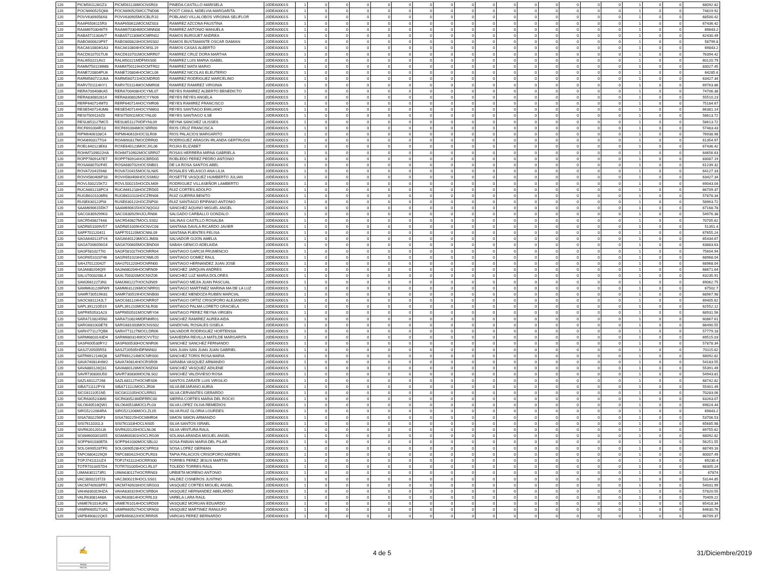| 120 | PICM561128GZ3 | PICM561128MOCNSR03 | PINEDA CASTILLO MARISELA | 20DEA0001S | 1 | 0 | 0 | 0 | 0 | 0 | 0 | 0 | 0 | 0 | 0 | 0 | 0 | 0 | 0 | 0 | 1 | 0 | 0 | 68092.82 |
| 120 | POCN690525Q68 | POCN690525MCCTND06 | POOT CANUL NIDELVIA MARGARITA | 20DEA0001S | 1 | 0 | 0 | 0 | 0 | 0 | 0 | 0 | 0 | 0 | 0 | 0 | 0 | 0 | 0 | 0 | 1 | 0 | 0 | 74819.92 |
| 120 | POVV6309058X8 | POVV630905MOCBLR10 | POBLANO VILLALOBOS VIRGINIA SELIFLOR | 20DEA0001S | 1 | 0 | 0 | 0 | 0 | 0 | 0 | 0 | 0 | 0 | 0 | 0 | 0 | 0 | 0 | 0 | 1 | 0 | 0 | 68500.42 |
| 120 | RAAF6506115R3 | RAAF650611MOCMZS03 | RAMIREZ AZCONA FAUSTINA | 20DEA0001S | 1 | 0 | 0 | 0 | 0 | 0 | 0 | 0 | 0 | 0 | 0 | 0 | 0 | 0 | 0 | 0 | 1 | 0 | 0 | 67436.42 |
| 120 | RAAM6703046T9 | RAAM670304MOCMNN08 | RAMIREZ ANTONIO MANUELA | 20DEA0001S | 1 | 0 | 0 | 0 | 0 | 0 | 0 | 0 | 0 | 0 | 0 | 0 | 0 | 0 | 0 | 0 | 1 | 0 | 0 | 69843.2 |
| 120 | RABA571130AV7 | RABA571130MOCMRN02 | RAMOS BURGUET ANDREA | 20DEA0001S | 1 | 0 | 0 | 0 | 0 | 0 | 0 | 0 | 0 | 0 | 0 | 0 | 0 | 0 | 0 | 0 | 1 | 0 | 0 | 62430.49 |
| 120 | RABO800823P97 | RABO800823HOCMSS02 | RAMOS BUSTAMANTE OSCAR DAMIAN | 20DEA0001S | 1 | 0 | 0 | 0 | 0 | 0 | 0 | 0 | 0 | 0 | 0 | 0 | 0 | 0 | 0 | 0 | 1 | 0 | 0 | 58799.8 |
| 120 | RACA610804GA3 | RACA610804HOCMSL19 | RAMOS CASAS ALBERTO | 20DEA0001S | 1 | 0 | 0 | 0 | 0 | 0 | 0 | 0 | 0 | 0 | 0 | 0 | 0 | 0 | 0 | 0 | 1 | 0 | 0 | 69843.2 |
| 120 | RACD610701TU6 | RACD610701MOCMRR07 | RAMIREZ CRUZ DORA MARTHA | 20DEA0001S | 1 | 0 | 0 | 0 | 0 | 0 | 0 | 0 | 0 | 0 | 0 | 0 | 0 | 0 | 0 | 0 | 1 | 0 | 0 | 76394.42 |
| 120 | RALI650221AV2 | RALI650221MDFMSS00 | RAMIREZ LUIS MARIA ISABEL | 20DEA0001S | 1 | 0 | 0 | 0 | 0 | 0 | 0 | 0 | 0 | 0 | 0 | 0 | 0 | 0 | 0 | 0 | 1 | 0 | 0 | 60120.79 |
| 120 | RAMM7501196M8 | RAMM750119HOCMTR02 | RAMIREZ MATA MARIO | 20DEA0001S | 1 | 0 | 0 | 0 | 0 | 0 | 0 | 0 | 0 | 0 | 0 | 0 | 0 | 0 | 0 | 0 | 1 | 0 | 0 | 83027.45 |
| 120 | RANE720804PU6 | RANE720804HOCMCL06 | RAMIREZ NICOLAS ELEUTERIO | 20DEA0001S | 1 | 0 | 0 | 0 | 0 | 0 | 0 | 0 | 0 | 0 | 0 | 0 | 0 | 0 | 0 | 0 | 1 | 0 | 0 | 64285.6 |
| 120 | RARM560721U6A | RARM560721HOCMDR05 | RAMIREZ RODRIGUEZ MARCELINO | 20DEA0001S | 1 | 0 | 0 | 0 | 0 | 0 | 0 | 0 | 0 | 0 | 0 | 0 | 0 | 0 | 0 | 0 | 1 | 0 | 0 | 63427.34 |
| 120 | RARV701114HY1 | RARV701114MOCMMR06 | RAMIREZ RAMIREZ VIRGINIA | 20DEA0001S | 1 | 0 | 0 | 0 | 0 | 0 | 0 | 0 | 0 | 0 | 0 | 0 | 0 | 0 | 0 | 0 | 1 | 0 | 0 | 69763.86 |
| 120 | RERA700408KA5 | RERA700408HOCYML07 | REYES RAMIREZ ALBERTO BENEDICTO | 20DEA0001S | 1 | 0 | 0 | 0 | 0 | 0 | 0 | 0 | 0 | 0 | 0 | 0 | 0 | 0 | 0 | 0 | 1 | 0 | 0 | 74706.38 |
| 120 | RERA830802814 | RERA830802MOCYYN06 | REYES REYES ANGELA | 20DEA0001S | 1 | 0 | 0 | 0 | 0 | 0 | 0 | 0 | 0 | 0 | 0 | 0 | 0 | 0 | 0 | 0 | 1 | 0 | 0 | 55510.23 |
| 120 | RERF640714MT0 | RERF640714HOCYMR06 | REYES RAMIREZ FRANCISCO | 20DEA0001S | 1 | 0 | 0 | 0 | 0 | 0 | 0 | 0 | 0 | 0 | 0 | 0 | 0 | 0 | 0 | 0 | 1 | 0 | 0 | 75184.67 |
| 120 | RESE540714UM8 | RESE540714HOCYNM03 | REYES SANTIAGO EMILIANO | 20DEA0001S | 1 | 0 | 0 | 0 | 0 | 0 | 0 | 0 | 0 | 0 | 0 | 0 | 0 | 0 | 0 | 0 | 1 | 0 | 0 | 66381.14 |
| 120 | RESI7509116Z0 | RESI750911MOCYNL00 | REYES SANTIAGO ILSE | 20DEA0001S | 1 | 0 | 0 | 0 | 0 | 0 | 0 | 0 | 0 | 0 | 0 | 0 | 0 | 0 | 0 | 0 | 1 | 0 | 0 | 58613.72 |
| 120 | RESU851127MC5 | RESU851127HDFYNL09 | REYNA SANCHEZ ULISSES | 20DEA0001S | 1 | 0 | 0 | 0 | 0 | 0 | 0 | 0 | 0 | 0 | 0 | 0 | 0 | 0 | 0 | 0 | 1 | 0 | 0 | 58613.72 |
| 120 | RICF691004R13 | RICF691004MOCSRR00 | RIOS CRUZ FRANCISCA | 20DEA0001S | 1 | 0 | 0 | 0 | 0 | 0 | 0 | 0 | 0 | 0 | 0 | 0 | 0 | 0 | 0 | 0 | 1 | 0 | 0 | 57483.43 |
| 120 | RIPM6406108C4 | RIPM640610HOCSLR06 | RIOS PALACIOS MARGARITO | 20DEA0001S | 1 | 0 | 0 | 0 | 0 | 0 | 0 | 0 | 0 | 0 | 0 | 0 | 0 | 0 | 0 | 0 | 1 | 0 | 0 | 76938.98 |
| 120 | ROAI6903177G4 | ROAI690317MOCDRR00 | RODRIGUEZ ARAGON IRLANDA GERTRUDIS | 20DEA0001S | 1 | 0 | 0 | 0 | 0 | 0 | 0 | 0 | 0 | 0 | 0 | 0 | 0 | 0 | 0 | 0 | 1 | 0 | 0 | 61354.97 |
| 120 | ROEL640123E63 | ROXE640123MOCJXL06 | ROJAS ELIZABET | 20DEA0001S | 1 | 0 | 0 | 0 | 0 | 0 | 0 | 0 | 0 | 0 | 0 | 0 | 0 | 0 | 0 | 0 | 1 | 0 | 0 | 67436.42 |
| 120 | ROHM7109022HA | ROHM710902MOCSRR07 | ROSAS HERRERA MIRNA GABRIELA | 20DEA0001S | 1 | 0 | 0 | 0 | 0 | 0 | 0 | 0 | 0 | 0 | 0 | 0 | 0 | 0 | 0 | 0 | 1 | 0 | 0 | 64656.63 |
| 120 | ROPP7609147E7 | ROPP760914HOCBRD05 | ROBLEDO PEREZ PEDRO ANTONIO | 20DEA0001S | 1 | 0 | 0 | 0 | 0 | 0 | 0 | 0 | 0 | 0 | 0 | 0 | 0 | 0 | 0 | 0 | 1 | 0 | 0 | 83087.19 |
| 120 | ROSA680702F45 | ROSA680702HOCSNB01 | DE LA ROSA SANTOS ABEL | 20DEA0001S | 1 | 0 | 0 | 0 | 0 | 0 | 0 | 0 | 0 | 0 | 0 | 0 | 0 | 0 | 0 | 0 | 1 | 0 | 0 | 61239.32 |
| 120 | ROVA720415948 | ROVA720415MOCSLN05 | ROSALES VELASCO ANA LILIA | 20DEA0001S | 1 | 0 | 0 | 0 | 0 | 0 | 0 | 0 | 0 | 0 | 0 | 0 | 0 | 0 | 0 | 0 | 1 | 0 | 0 | 64127.33 |
| 120 | ROVH580406P33 | ROVH580406HOCSSM02 | ROSETTE VASQUEZ HUMBERTO JULIAN | 20DEA0001S | 1 | 0 | 0 | 0 | 0 | 0 | 0 | 0 | 0 | 0 | 0 | 0 | 0 | 0 | 0 | 0 | 1 | 0 | 0 | 63427.34 |
| 120 | ROVL500215KT2 | ROVL500215HOCDLM09 | RODRIGUEZ VILLASEÑOR LAMBERTO | 20DEA0001S | 1 | 0 | 0 | 0 | 0 | 0 | 0 | 0 | 0 | 0 | 0 | 0 | 0 | 0 | 0 | 0 | 1 | 0 | 0 | 69043.04 |
| 120 | RUCA661218PC4 | RUCA661218HOCZRD05 | RUIZ CORTES ADOLFO | 20DEA0001S | 1 | 0 | 0 | 0 | 0 | 0 | 0 | 0 | 0 | 0 | 0 | 0 | 0 | 0 | 0 | 0 | 1 | 0 | 0 | 66709.37 |
| 120 | RUGB6101106R8 | RUGB610110HOCZRN06 | RUIZ GUERRA BENITO | 20DEA0001S | 1 | 0 | 0 | 0 | 0 | 0 | 0 | 0 | 0 | 0 | 0 | 0 | 0 | 0 | 0 | 0 | 1 | 0 | 0 | 57878.34 |
| 120 | RUSE630122PI8 | RUSE630122HOCZNP00 | RUIZ SANTIAGO EPIFANIO ANTONIO | 20DEA0001S | 1 | 0 | 0 | 0 | 0 | 0 | 0 | 0 | 0 | 0 | 0 | 0 | 0 | 0 | 0 | 0 | 1 | 0 | 0 | 58963.72 |
| 120 | SAAM690615DK7 | SAAM690615HOCNQG02 | SANCHEZ AQUINO MIGUEL ANGEL | 20DEA0001S | 1 | 0 | 0 | 0 | 0 | 0 | 0 | 0 | 0 | 0 | 0 | 0 | 0 | 0 | 0 | 0 | 1 | 0 | 0 | 67168.78 |
| 120 | SACG6309299K0 | SACG630929HJCLRN06 | SALGADO CARBALLO GONZALO | 20DEA0001S | 1 | 0 | 0 | 0 | 0 | 0 | 0 | 0 | 0 | 0 | 0 | 0 | 0 | 0 | 0 | 0 | 1 | 0 | 0 | 54976.38 |
| 120 | SACR540827448 | SACR540827MOCLSS02 | SALINAS CASTILLO ROSALBA | 20DEA0001S | 1 | 0 | 0 | 0 | 0 | 0 | 0 | 0 | 0 | 0 | 0 | 0 | 0 | 0 | 0 | 0 | 1 | 0 | 0 | 70705.62 |
| 120 | SADR851009V57 | SADR851009HOCNVC08 | SANTANA DAVILA RICARDO JAVIER | 20DEA0001S | 1 | 0 | 0 | 0 | 0 | 0 | 0 | 0 | 0 | 0 | 0 | 0 | 0 | 0 | 0 | 0 | 1 | 0 | 0 | 51351.4 |
| 120 | SAFF701120411 | SAFF701120MOCNNL09 | SANTANA FUENTES FELISA | 20DEA0001S | 1 | 0 | 0 | 0 | 0 | 0 | 0 | 0 | 0 | 0 | 0 | 0 | 0 | 0 | 0 | 0 | 1 | 0 | 0 | 67655.24 |
| 120 | SAGA640123TV4 | SAGA640123MOCLJM08 | SALVADOR GIJON AMELIA | 20DEA0001S | 1 | 0 | 0 | 0 | 0 | 0 | 0 | 0 | 0 | 0 | 0 | 0 | 0 | 0 | 0 | 0 | 1 | 0 | 0 | 65434.67 |
| 120 | SAGA7006056G4 | SAGA700605MOCBND04 | SABAH GENICO ADELAIDA | 20DEA0001S | 1 | 0 | 0 | 0 | 0 | 0 | 0 | 0 | 0 | 0 | 0 | 0 | 0 | 0 | 0 | 0 | 1 | 0 | 0 | 63883.63 |
| 120 | SAGF5810277I0 | SAGF581027HOCNRR04 | SANTIAGO GARCIA FRUMENCIO | 20DEA0001S | 1 | 0 | 0 | 0 | 0 | 0 | 0 | 0 | 0 | 0 | 0 | 0 | 0 | 0 | 0 | 0 | 1 | 0 | 0 | 75604.94 |
| 120 | SAGR651023746 | SAGR651023HOCNML05 | SANTIAGO GOMEZ RAUL | 20DEA0001S | 1 | 0 | 0 | 0 | 0 | 0 | 0 | 0 | 0 | 0 | 0 | 0 | 0 | 0 | 0 | 0 | 1 | 0 | 0 | 68968.04 |
| 120 | SAHJ7012204J7 | SAHJ701220HOCNRN00 | SANTIAGO HERNANDEZ JUAN JOSE | 20DEA0001S | 1 | 0 | 0 | 0 | 0 | 0 | 0 | 0 | 0 | 0 | 0 | 0 | 0 | 0 | 0 | 0 | 1 | 0 | 0 | 68968.04 |
| 120 | SAJA680204QI9 | SAJA680204HOCNRN09 | SANCHEZ JARQUIN ANDRES | 20DEA0001S | 1 | 0 | 0 | 0 | 0 | 0 | 0 | 0 | 0 | 0 | 0 | 0 | 0 | 0 | 0 | 0 | 1 | 0 | 0 | 68671.64 |
| 120 | SALU7003208L4 | SAXL700320MOCNXZ06 | SANCHEZ LUZ MARIA DOLORES | 20DEA0001S | 1 | 0 | 0 | 0 | 0 | 0 | 0 | 0 | 0 | 0 | 0 | 0 | 0 | 0 | 0 | 0 | 1 | 0 | 0 | 63235.91 |
| 120 | SAMJ6612273N1 | SAMJ661227HOCNJN09 | SANTIAGO MEJIA JUAN PASCUAL | 20DEA0001S | 1 | 0 | 0 | 0 | 0 | 0 | 0 | 0 | 0 | 0 | 0 | 0 | 0 | 0 | 0 | 0 | 1 | 0 | 0 | 69062.75 |
| 120 | SAMM631226FW9 | SAMM631226MOCNRR01 | SANTIAGO MARTINEZ MARINA MA DE LA LUZ | 20DEA0001S | 1 | 0 | 0 | 0 | 0 | 0 | 0 | 0 | 0 | 0 | 0 | 0 | 0 | 0 | 0 | 0 | 1 | 0 | 0 | 67502.7 |
| 120 | SAMR730519K81 | SAMR730519HOCNNB00 | SANCHEZ MENDOZA RUBEN MARCIAL | 20DEA0001S | 1 | 0 | 0 | 0 | 0 | 0 | 0 | 0 | 0 | 0 | 0 | 0 | 0 | 0 | 0 | 0 | 1 | 0 | 0 | 68967.98 |
| 120 | SAOC681124JL7 | SAOC681124HOCNRR07 | SANTIAGO ORTIZ CRISOFORO ALEJANDRO | 20DEA0001S | 1 | 0 | 0 | 0 | 0 | 0 | 0 | 0 | 0 | 0 | 0 | 0 | 0 | 0 | 0 | 0 | 1 | 0 | 0 | 69405.62 |
| 120 | SAPL391210D19 | SAPL391210MOCNLR08 | SANTIAGO PALMA LORETO GRACIELA | 20DEA0001S | 1 | 0 | 0 | 0 | 0 | 0 | 0 | 0 | 0 | 0 | 0 | 0 | 0 | 0 | 0 | 0 | 1 | 0 | 0 | 62552.12 |
| 120 | SAPR650531A23 | SAPR650531MOCNRY04 | SANTIAGO PEREZ REYNA VIRGEN | 20DEA0001S | 1 | 0 | 0 | 0 | 0 | 0 | 0 | 0 | 0 | 0 | 0 | 0 | 0 | 0 | 0 | 0 | 1 | 0 | 0 | 68931.56 |
| 120 | SARA7108245N0 | SARA710824MDFNMR01 | SANCHEZ RAMIREZ AUREA AIDA | 20DEA0001S | 1 | 0 | 0 | 0 | 0 | 0 | 0 | 0 | 0 | 0 | 0 | 0 | 0 | 0 | 0 | 0 | 1 | 0 | 0 | 60867.61 |
| 120 | SARG681003E78 | SARG681003MOCNSS02 | SANDOVAL ROSALES GISELA | 20DEA0001S | 1 | 0 | 0 | 0 | 0 | 0 | 0 | 0 | 0 | 0 | 0 | 0 | 0 | 0 | 0 | 0 | 1 | 0 | 0 | 66490.55 |
| 120 | SARH771127QB6 | SARH771127MOCLDR06 | SALVADOR RODRIGUEZ HORTENSIA | 20DEA0001S | 1 | 0 | 0 | 0 | 0 | 0 | 0 | 0 | 0 | 0 | 0 | 0 | 0 | 0 | 0 | 0 | 1 | 0 | 0 | 57779.18 |
| 120 | SARM6803143D4 | SARM680314MOCVVT02 | SAAVEDRA REVILLA MATILDE MARGARITA | 20DEA0001S | 1 | 0 | 0 | 0 | 0 | 0 | 0 | 0 | 0 | 0 | 0 | 0 | 0 | 0 | 0 | 0 | 1 | 0 | 0 | 69515.03 |
| 120 | SASF600530RY2 | SASF600530HOCNNR06 | SANCHEZ SANCHEZ FERNANDO | 20DEA0001S | 1 | 0 | 0 | 0 | 0 | 0 | 0 | 0 | 0 | 0 | 0 | 0 | 0 | 0 | 0 | 0 | 1 | 0 | 0 | 57878.34 |
| 120 | SASJ720505R53 | SASJ720505HDFNNN02 | SAN JUAN SAN JUAN JUAN GABRIEL | 20DEA0001S | 1 | 0 | 0 | 0 | 0 | 0 | 0 | 0 | 0 | 0 | 0 | 0 | 0 | 0 | 0 | 0 | 1 | 0 | 0 | 70115.62 |
| 120 | SATR6912146Q8 | SATR691214MOCNRS00 | SANCHEZ TORIS ROSA MARIA | 20DEA0001S | 1 | 0 | 0 | 0 | 0 | 0 | 0 | 0 | 0 | 0 | 0 | 0 | 0 | 0 | 0 | 0 | 1 | 0 | 0 | 68092.82 |
| 120 | SAVA740814HW2 | SAVA740814HOCRSR09 | SARABIA VASQUEZ ARMANDO | 20DEA0001S | 1 | 0 | 0 | 0 | 0 | 0 | 0 | 0 | 0 | 0 | 0 | 0 | 0 | 0 | 0 | 0 | 1 | 0 | 0 | 54183.55 |
| 120 | SAVA880128Q31 | SAVA880128MOCNSD04 | SANCHEZ VASQUEZ ADILENE | 20DEA0001S | 1 | 0 | 0 | 0 | 0 | 0 | 0 | 0 | 0 | 0 | 0 | 0 | 0 | 0 | 0 | 0 | 1 | 0 | 0 | 55391.49 |
| 120 | SAVR730830U50 | SAVR730830MOCNLS02 | SANCHEZ VALDIVIESO ROSA | 20DEA0001S | 1 | 0 | 0 | 0 | 0 | 0 | 0 | 0 | 0 | 0 | 0 | 0 | 0 | 0 | 0 | 0 | 1 | 0 | 0 | 54943.81 |
| 120 | SAZL681127268 | SAZL681127HOCNRS06 | SANTOS ZARATE LUIS VIRGILIO | 20DEA0001S | 1 | 0 | 0 | 0 | 0 | 0 | 0 | 0 | 0 | 0 | 0 | 0 | 0 | 0 | 0 | 0 | 1 | 0 | 0 | 68742.82 |
| 120 | SIBA711112PY8 | SIBA711112MOCLJR06 | SILVA BEJARANO AURIA | 20DEA0001S | 1 | 0 | 0 | 0 | 0 | 0 | 0 | 0 | 0 | 0 | 0 | 0 | 0 | 0 | 0 | 0 | 1 | 0 | 0 | 55401.49 |
| 120 | SICG6111051N5 | SICG611105HOCLRR01 | SILVA CERVANTES GERARDO | 20DEA0001S | 1 | 0 | 0 | 0 | 0 | 0 | 0 | 0 | 0 | 0 | 0 | 0 | 0 | 0 | 0 | 0 | 1 | 0 | 0 | 70283.06 |
| 120 | SICR6305233M0 | SICR630523MDFRRC00 | SIERRA CORTES MARIA DEL ROCIO | 20DEA0001S | 1 | 0 | 0 | 0 | 0 | 0 | 0 | 0 | 0 | 0 | 0 | 0 | 0 | 0 | 0 | 0 | 1 | 0 | 0 | 63263.07 |
| 120 | SILO640518QW1 | SILO640518MOCLPL03 | SILVA LOPEZ OLIVA REMEDIOS | 20DEA0001S | 1 | 0 | 0 | 0 | 0 | 0 | 0 | 0 | 0 | 0 | 0 | 0 | 0 | 0 | 0 | 0 | 1 | 0 | 0 | 69624.44 |
| 120 | SIRG5212064RA | SIRG521206MOCLZL05 | SILVA RUIZ GLORIA LOURDES | 20DEA0001S | 1 | 0 | 0 | 0 | 0 | 0 | 0 | 0 | 0 | 0 | 0 | 0 | 0 | 0 | 0 | 0 | 1 | 0 | 0 | 69843.2 |
| 120 | SISA7802256P3 | SISA780225HOCMMR04 | SIMON SIMON ARMANDO | 20DEA0001S | 1 | 0 | 0 | 0 | 0 | 0 | 0 | 0 | 0 | 0 | 0 | 0 | 0 | 0 | 0 | 0 | 1 | 0 | 0 | 53706.53 |
| 120 | SISI7611031L3 | SISI761103HOCLNS05 | SILVA SANTOS ISRAEL | 20DEA0001S | 1 | 0 | 0 | 0 | 0 | 0 | 0 | 0 | 0 | 0 | 0 | 0 | 0 | 0 | 0 | 0 | 1 | 0 | 0 | 65685.98 |
| 120 | SIVR6201201UA | SIVR620120HOCLNL06 | SILVA VENTURA RAUL | 20DEA0001S | 1 | 0 | 0 | 0 | 0 | 0 | 0 | 0 | 0 | 0 | 0 | 0 | 0 | 0 | 0 | 0 | 1 | 0 | 0 | 69755.62 |
| 120 | SOAM600301855 | SOAM600301HOCLRG09 | SOLANA ARANDA MIGUEL ANGEL | 20DEA0001S | 1 | 0 | 0 | 0 | 0 | 0 | 0 | 0 | 0 | 0 | 0 | 0 | 0 | 0 | 0 | 0 | 1 | 0 | 0 | 68092.82 |
| 120 | SOFP841030BTA | SOFP841030MOCSBL02 | SOSA FABIAN MARIA DEL PILAR | 20DEA0001S | 1 | 0 | 0 | 0 | 0 | 0 | 0 | 0 | 0 | 0 | 0 | 0 | 0 | 0 | 0 | 0 | 1 | 0 | 0 | 56251.55 |
| 120 | SOLG690528TF0 | SOLG690528HOCSPR03 | SOSA LOPEZ GERMAN | 20DEA0001S | 1 | 0 | 0 | 0 | 0 | 0 | 0 | 0 | 0 | 0 | 0 | 0 | 0 | 0 | 0 | 0 | 1 | 0 | 0 | 68749.16 |
| 120 | TAPC6804229Q9 | TAPC680422HOCPLR03 | TAPIA PALACIOS CRISOFORO ANDRES | 20DEA0001S | 1 | 0 | 0 | 0 | 0 | 0 | 0 | 0 | 0 | 0 | 0 | 0 | 0 | 0 | 0 | 0 | 1 | 0 | 0 | 60007.49 |
| 120 | TOPJ741111UZ4 | TOPJ741111HOCRRS00 | TORRES PEREZ JESUS MARTIN | 20DEA0001S | 1 | 0 | 0 | 0 | 0 | 0 | 0 | 0 | 0 | 0 | 0 | 0 | 0 | 0 | 0 | 0 | 1 | 0 | 0 | 69230.4 |
| 120 | TOTR7010057D4 | TOTR701005HOCLRL07 | TOLEDO TORRES RAUL | 20DEA0001S | 1 | 0 | 0 | 0 | 0 | 0 | 0 | 0 | 0 | 0 | 0 | 0 | 0 | 0 | 0 | 0 | 1 | 0 | 0 | 68305.24 |
| 120 | UIMA6301173R1 | UIMA630117HOCRRN03 | URBIETA MORENO ANTONIO | 20DEA0001S | 1 | 0 | 0 | 0 | 0 | 0 | 0 | 0 | 0 | 0 | 0 | 0 | 0 | 0 | 0 | 0 | 1 | 0 | 0 | 67874 |
| 120 | VACJ8002197J3 | VACJ800219HOCLSS01 | VALDEZ CISNEROS JUSTINO | 20DEA0001S | 1 | 0 | 0 | 0 | 0 | 0 | 0 | 0 | 0 | 0 | 0 | 0 | 0 | 0 | 0 | 0 | 1 | 0 | 0 | 53144.85 |
| 120 | VACM740928PF1 | VACM740928HOCSRG03 | VASQUEZ CORTES MIGUEL ANGEL | 20DEA0001S | 1 | 0 | 0 | 0 | 0 | 0 | 0 | 0 | 0 | 0 | 0 | 0 | 0 | 0 | 0 | 0 | 1 | 0 | 0 | 54031.99 |
| 120 | VAHA830319HZA | VAHA830319HOCSRB04 | VASQUEZ HERNANDEZ ABELARDO | 20DEA0001S | 1 | 0 | 0 | 0 | 0 | 0 | 0 | 0 | 0 | 0 | 0 | 0 | 0 | 0 | 0 | 0 | 1 | 0 | 0 | 57820.55 |
| 120 | VALR63081448A | VALR630814HOCRRL03 | VARELA LARA RAUL | 20DEA0001S | 1 | 0 | 0 | 0 | 0 | 0 | 0 | 0 | 0 | 0 | 0 | 0 | 0 | 0 | 0 | 0 | 1 | 0 | 0 | 70409.22 |
| 120 | VAME761014UF8 | VAME761014HOCSRD09 | VASQUEZ MORGAN EDUARDO | 20DEA0001S | 1 | 0 | 0 | 0 | 0 | 0 | 0 | 0 | 0 | 0 | 0 | 0 | 0 | 0 | 0 | 0 | 1 | 0 | 0 | 65418.34 |
| 120 | VAMR660527UA1 | VAMR660527HOCSRN03 | VASQUEZ MARTINEZ RANULFO | 20DEA0001S | 1 | 0 | 0 | 0 | 0 | 0 | 0 | 0 | 0 | 0 | 0 | 0 | 0 | 0 | 0 | 0 | 1 | 0 | 0 | 64630.76 |
| 120 | VAPB490822QK5 | VAPB490822HOCRRR05 | VARGAS PEREZ BERNARDO | 20DEA0001S | 1 | 0 | 0 | 0 | 0 | 0 | 0 | 0 | 0 | 0 | 0 | 0 | 0 | 0 | 0 | 0 | 1 | 0 | 0 | 66709.37 |
✍
FIRMA
FECHA
4 de 5 31/Diciembre/2019